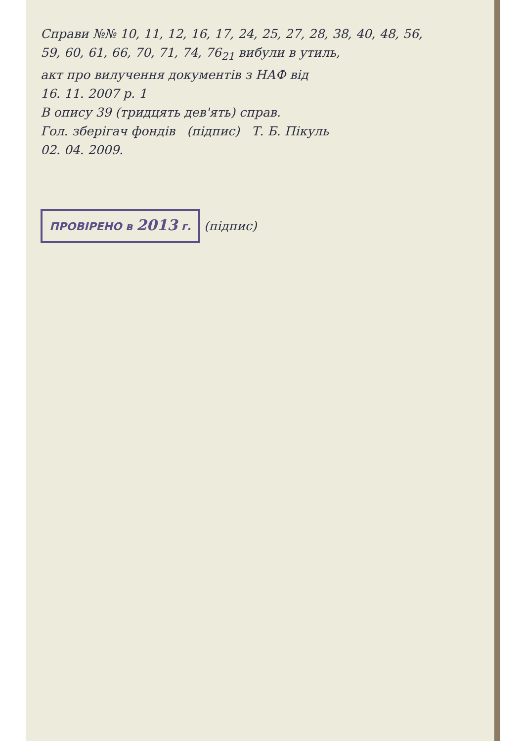Справи №№ 10, 11, 12, 16, 17, 24, 25, 27, 28, 38, 40, 48, 56,
59, 60, 61, 66, 70, 71, 74, 76<sub>21</sub> вибули в утиль,
акт про вилучення документів з НАФ від
16. 11. 2007 р. 1
В опису 39 (тридцять дев'ять) справ.
Гол. зберігач фондів (підпис) Т. Б. Пікуль
02. 04. 2009.
ПРОВІРЕНО в 2013 г.
(підпис)